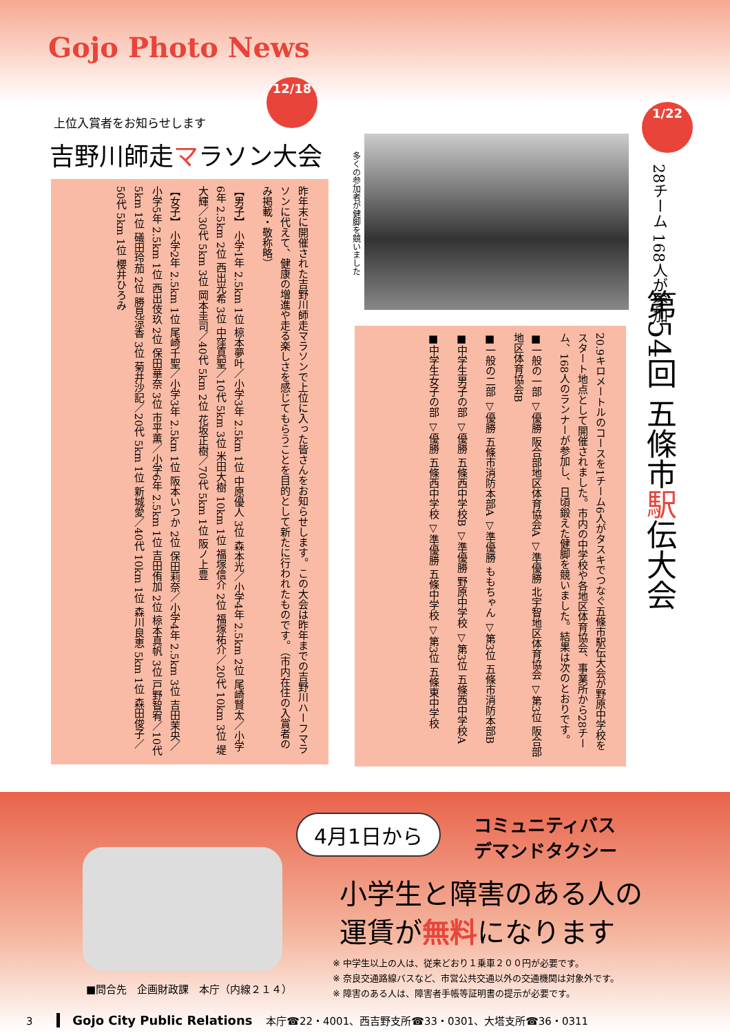Gojo Photo News
12/18
上位入賞者をお知らせします
吉野川師走マラソン大会
昨年末に開催された吉野川師走マラソンで上位に入った皆さんをお知らせします。この大会は昨年までの吉野川ハーフマラソンに代えて、健康の増進や走る楽しさを感じてもらうことを目的として新たに行われたものです。（市内在住の入賞者のみ掲載・敬称略）
【男子】 小学1年 2.5km 1位 椋本夢叶／小学3年 2.5km 1位 中原優人 3位 森本光／小学4年 2.5km 2位 尾崎賢太／小学6年 2.5km 2位 西出光希 3位 中窪真聖／10代 5km 3位 米田大樹 10km 1位 福塚信介 2位 福塚祐介／20代 10km 3位 堤大輝／30代 5km 3位 岡本圭司／40代 5km 2位 花坂正樹／70代 5km 1位 阪ノ上豊
【女子】 小学2年 2.5km 1位 尾崎千聖／小学3年 2.5km 1位 阪本いつか 2位 保田莉奈／小学4年 2.5km 3位 吉田茉央／小学5年 2.5km 1位 西出伎玖 2位 保田華奈 3位 市平薫／小学6年 2.5km 1位 吉田侑加 2位 椋本真帆 3位 戸野智宥／10代 5km 1位 礒田玲茄 2位 勝見涼香 3位 菊井沙記／20代 5km 1位 新城愛／40代 10km 1位 森川良恵 5km 1位 森田俊子／50代 5km 1位 櫻井ひろみ
多くの参加者が健脚を競いました
1/22
28チーム 168人が参加
第54回 五條市駅伝大会
20.9キロメートルのコースを1チーム6人がタスキでつなぐ五條市駅伝大会が野原中学校をスタート地点として開催されました。市内の中学校や各地区体育協会、事業所から28チーム、168人のランナーが参加し、日頃鍛えた健脚を競いました。結果は次のとおりです。
■一般の一部 ▽優勝 阪合部地区体育協会A ▽準優勝 北宇智地区体育協会 ▽第3位 阪合部地区体育協会B
■一般の二部 ▽優勝 五條市消防本部A ▽準優勝 ももちゃん ▽第3位 五條市消防本部B
■中学生男子の部 ▽優勝 五條西中学校B ▽準優勝 野原中学校 ▽第3位 五條西中学校A
■中学生女子の部 ▽優勝 五條西中学校 ▽準優勝 五條中学校 ▽第3位 五條東中学校
4月1日から
コミュニティバス
デマンドタクシー
小学生と障害のある人の
運賃が無料になります
※ 中学生以上の人は、従来どおり１乗車２００円が必要です。
※ 奈良交通路線バスなど、市営公共交通以外の交通機関は対象外です。
※ 障害のある人は、障害者手帳等証明書の提示が必要です。
■問合先　企画財政課　本庁（内線２１４）
3 Gojo City Public Relations 　本庁☎22・4001、西吉野支所☎33・0301、大塔支所☎36・0311